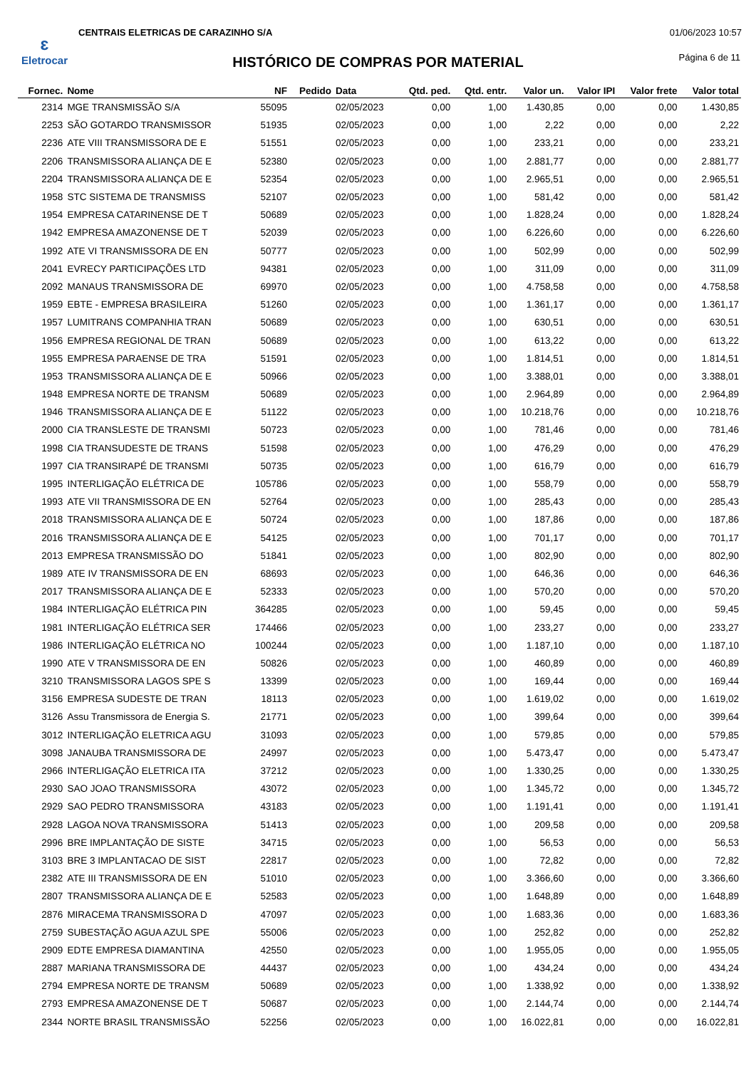ɛ
Eletrocar
CENTRAIS ELETRICAS DE CARAZINHO S/A
01/06/2023 10:57
Página 6 de 11
HISTÓRICO DE COMPRAS POR MATERIAL
| Fornec. | Nome | NF | Pedido | Data | Qtd. ped. | Qtd. entr. | Valor un. | Valor IPI | Valor frete | Valor total |
| --- | --- | --- | --- | --- | --- | --- | --- | --- | --- | --- |
| 2314 | MGE TRANSMISSÃO S/A | 55095 | | 02/05/2023 | 0,00 | 1,00 | 1.430,85 | 0,00 | 0,00 | 1.430,85 |
| 2253 | SÃO GOTARDO TRANSMISSOR | 51935 | | 02/05/2023 | 0,00 | 1,00 | 2,22 | 0,00 | 0,00 | 2,22 |
| 2236 | ATE VIII TRANSMISSORA DE E | 51551 | | 02/05/2023 | 0,00 | 1,00 | 233,21 | 0,00 | 0,00 | 233,21 |
| 2206 | TRANSMISSORA ALIANÇA DE E | 52380 | | 02/05/2023 | 0,00 | 1,00 | 2.881,77 | 0,00 | 0,00 | 2.881,77 |
| 2204 | TRANSMISSORA ALIANÇA DE E | 52354 | | 02/05/2023 | 0,00 | 1,00 | 2.965,51 | 0,00 | 0,00 | 2.965,51 |
| 1958 | STC SISTEMA DE TRANSMISS | 52107 | | 02/05/2023 | 0,00 | 1,00 | 581,42 | 0,00 | 0,00 | 581,42 |
| 1954 | EMPRESA CATARINENSE DE T | 50689 | | 02/05/2023 | 0,00 | 1,00 | 1.828,24 | 0,00 | 0,00 | 1.828,24 |
| 1942 | EMPRESA AMAZONENSE DE T | 52039 | | 02/05/2023 | 0,00 | 1,00 | 6.226,60 | 0,00 | 0,00 | 6.226,60 |
| 1992 | ATE VI TRANSMISSORA DE EN | 50777 | | 02/05/2023 | 0,00 | 1,00 | 502,99 | 0,00 | 0,00 | 502,99 |
| 2041 | EVRECY PARTICIPAÇÕES LTD | 94381 | | 02/05/2023 | 0,00 | 1,00 | 311,09 | 0,00 | 0,00 | 311,09 |
| 2092 | MANAUS TRANSMISSORA DE | 69970 | | 02/05/2023 | 0,00 | 1,00 | 4.758,58 | 0,00 | 0,00 | 4.758,58 |
| 1959 | EBTE - EMPRESA BRASILEIRA | 51260 | | 02/05/2023 | 0,00 | 1,00 | 1.361,17 | 0,00 | 0,00 | 1.361,17 |
| 1957 | LUMITRANS COMPANHIA TRAN | 50689 | | 02/05/2023 | 0,00 | 1,00 | 630,51 | 0,00 | 0,00 | 630,51 |
| 1956 | EMPRESA REGIONAL DE TRAN | 50689 | | 02/05/2023 | 0,00 | 1,00 | 613,22 | 0,00 | 0,00 | 613,22 |
| 1955 | EMPRESA PARAENSE DE TRA | 51591 | | 02/05/2023 | 0,00 | 1,00 | 1.814,51 | 0,00 | 0,00 | 1.814,51 |
| 1953 | TRANSMISSORA ALIANÇA DE E | 50966 | | 02/05/2023 | 0,00 | 1,00 | 3.388,01 | 0,00 | 0,00 | 3.388,01 |
| 1948 | EMPRESA NORTE DE TRANSM | 50689 | | 02/05/2023 | 0,00 | 1,00 | 2.964,89 | 0,00 | 0,00 | 2.964,89 |
| 1946 | TRANSMISSORA ALIANÇA DE E | 51122 | | 02/05/2023 | 0,00 | 1,00 | 10.218,76 | 0,00 | 0,00 | 10.218,76 |
| 2000 | CIA TRANSLESTE DE TRANSMI | 50723 | | 02/05/2023 | 0,00 | 1,00 | 781,46 | 0,00 | 0,00 | 781,46 |
| 1998 | CIA TRANSUDESTE DE TRANS | 51598 | | 02/05/2023 | 0,00 | 1,00 | 476,29 | 0,00 | 0,00 | 476,29 |
| 1997 | CIA TRANSIRAPÉ DE TRANSMI | 50735 | | 02/05/2023 | 0,00 | 1,00 | 616,79 | 0,00 | 0,00 | 616,79 |
| 1995 | INTERLIGAÇÃO ELÉTRICA DE | 105786 | | 02/05/2023 | 0,00 | 1,00 | 558,79 | 0,00 | 0,00 | 558,79 |
| 1993 | ATE VII TRANSMISSORA DE EN | 52764 | | 02/05/2023 | 0,00 | 1,00 | 285,43 | 0,00 | 0,00 | 285,43 |
| 2018 | TRANSMISSORA ALIANÇA DE E | 50724 | | 02/05/2023 | 0,00 | 1,00 | 187,86 | 0,00 | 0,00 | 187,86 |
| 2016 | TRANSMISSORA ALIANÇA DE E | 54125 | | 02/05/2023 | 0,00 | 1,00 | 701,17 | 0,00 | 0,00 | 701,17 |
| 2013 | EMPRESA TRANSMISSÃO DO | 51841 | | 02/05/2023 | 0,00 | 1,00 | 802,90 | 0,00 | 0,00 | 802,90 |
| 1989 | ATE IV TRANSMISSORA DE EN | 68693 | | 02/05/2023 | 0,00 | 1,00 | 646,36 | 0,00 | 0,00 | 646,36 |
| 2017 | TRANSMISSORA ALIANÇA DE E | 52333 | | 02/05/2023 | 0,00 | 1,00 | 570,20 | 0,00 | 0,00 | 570,20 |
| 1984 | INTERLIGAÇÃO ELÉTRICA PIN | 364285 | | 02/05/2023 | 0,00 | 1,00 | 59,45 | 0,00 | 0,00 | 59,45 |
| 1981 | INTERLIGAÇÃO ELÉTRICA SER | 174466 | | 02/05/2023 | 0,00 | 1,00 | 233,27 | 0,00 | 0,00 | 233,27 |
| 1986 | INTERLIGAÇÃO ELÉTRICA NO | 100244 | | 02/05/2023 | 0,00 | 1,00 | 1.187,10 | 0,00 | 0,00 | 1.187,10 |
| 1990 | ATE V TRANSMISSORA DE EN | 50826 | | 02/05/2023 | 0,00 | 1,00 | 460,89 | 0,00 | 0,00 | 460,89 |
| 3210 | TRANSMISSORA LAGOS SPE S | 13399 | | 02/05/2023 | 0,00 | 1,00 | 169,44 | 0,00 | 0,00 | 169,44 |
| 3156 | EMPRESA SUDESTE DE TRAN | 18113 | | 02/05/2023 | 0,00 | 1,00 | 1.619,02 | 0,00 | 0,00 | 1.619,02 |
| 3126 | Assu Transmissora de Energia S. | 21771 | | 02/05/2023 | 0,00 | 1,00 | 399,64 | 0,00 | 0,00 | 399,64 |
| 3012 | INTERLIGAÇÃO ELETRICA AGU | 31093 | | 02/05/2023 | 0,00 | 1,00 | 579,85 | 0,00 | 0,00 | 579,85 |
| 3098 | JANAUBA TRANSMISSORA DE | 24997 | | 02/05/2023 | 0,00 | 1,00 | 5.473,47 | 0,00 | 0,00 | 5.473,47 |
| 2966 | INTERLIGAÇÃO ELETRICA ITA | 37212 | | 02/05/2023 | 0,00 | 1,00 | 1.330,25 | 0,00 | 0,00 | 1.330,25 |
| 2930 | SAO JOAO TRANSMISSORA | 43072 | | 02/05/2023 | 0,00 | 1,00 | 1.345,72 | 0,00 | 0,00 | 1.345,72 |
| 2929 | SAO PEDRO TRANSMISSORA | 43183 | | 02/05/2023 | 0,00 | 1,00 | 1.191,41 | 0,00 | 0,00 | 1.191,41 |
| 2928 | LAGOA NOVA TRANSMISSORA | 51413 | | 02/05/2023 | 0,00 | 1,00 | 209,58 | 0,00 | 0,00 | 209,58 |
| 2996 | BRE IMPLANTAÇÃO DE SISTE | 34715 | | 02/05/2023 | 0,00 | 1,00 | 56,53 | 0,00 | 0,00 | 56,53 |
| 3103 | BRE 3 IMPLANTACAO DE SIST | 22817 | | 02/05/2023 | 0,00 | 1,00 | 72,82 | 0,00 | 0,00 | 72,82 |
| 2382 | ATE III TRANSMISSORA DE EN | 51010 | | 02/05/2023 | 0,00 | 1,00 | 3.366,60 | 0,00 | 0,00 | 3.366,60 |
| 2807 | TRANSMISSORA ALIANÇA DE E | 52583 | | 02/05/2023 | 0,00 | 1,00 | 1.648,89 | 0,00 | 0,00 | 1.648,89 |
| 2876 | MIRACEMA TRANSMISSORA D | 47097 | | 02/05/2023 | 0,00 | 1,00 | 1.683,36 | 0,00 | 0,00 | 1.683,36 |
| 2759 | SUBESTAÇÃO AGUA AZUL SPE | 55006 | | 02/05/2023 | 0,00 | 1,00 | 252,82 | 0,00 | 0,00 | 252,82 |
| 2909 | EDTE EMPRESA DIAMANTINA | 42550 | | 02/05/2023 | 0,00 | 1,00 | 1.955,05 | 0,00 | 0,00 | 1.955,05 |
| 2887 | MARIANA TRANSMISSORA DE | 44437 | | 02/05/2023 | 0,00 | 1,00 | 434,24 | 0,00 | 0,00 | 434,24 |
| 2794 | EMPRESA NORTE DE TRANSM | 50689 | | 02/05/2023 | 0,00 | 1,00 | 1.338,92 | 0,00 | 0,00 | 1.338,92 |
| 2793 | EMPRESA AMAZONENSE DE T | 50687 | | 02/05/2023 | 0,00 | 1,00 | 2.144,74 | 0,00 | 0,00 | 2.144,74 |
| 2344 | NORTE BRASIL TRANSMISSÃO | 52256 | | 02/05/2023 | 0,00 | 1,00 | 16.022,81 | 0,00 | 0,00 | 16.022,81 |